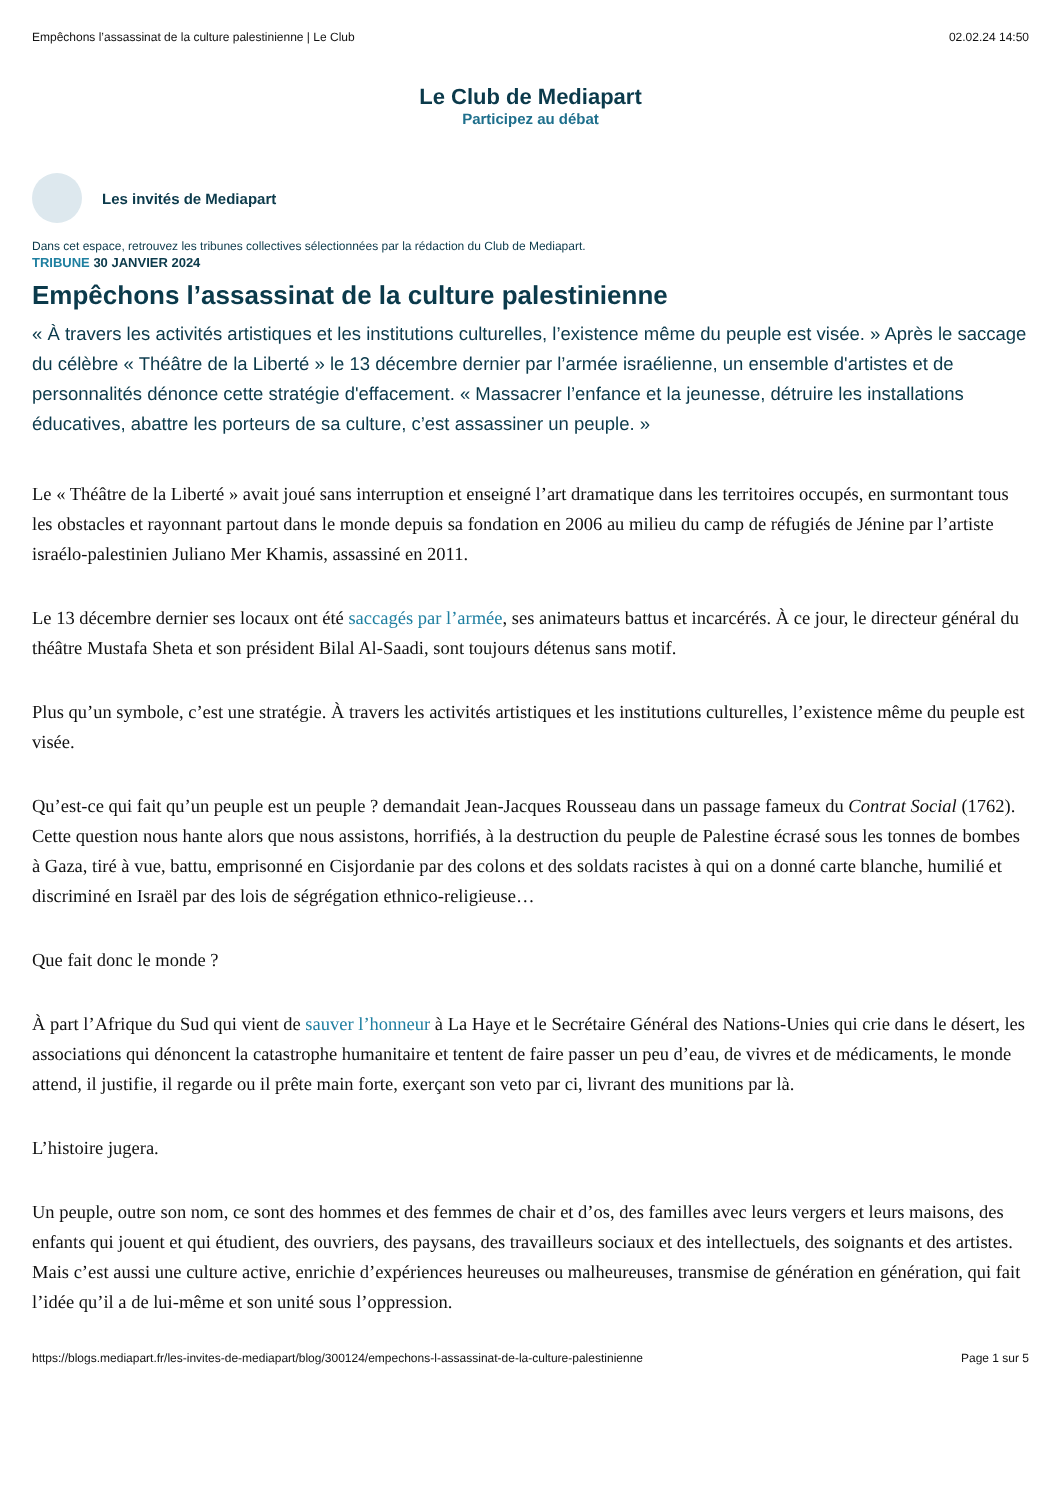Empêchons l’assassinat de la culture palestinienne | Le Club 02.02.24 14:50
Le Club de Mediapart
Participez au débat
Les invités de Mediapart
Dans cet espace, retrouvez les tribunes collectives sélectionnées par la rédaction du Club de Mediapart.
TRIBUNE 30 JANVIER 2024
Empêchons l’assassinat de la culture palestinienne
« À travers les activités artistiques et les institutions culturelles, l’existence même du peuple est visée. » Après le saccage du célèbre « Théâtre de la Liberté » le 13 décembre dernier par l’armée israélienne, un ensemble d'artistes et de personnalités dénonce cette stratégie d'effacement. « Massacrer l’enfance et la jeunesse, détruire les installations éducatives, abattre les porteurs de sa culture, c’est assassiner un peuple. »
Le « Théâtre de la Liberté » avait joué sans interruption et enseigné l’art dramatique dans les territoires occupés, en surmontant tous les obstacles et rayonnant partout dans le monde depuis sa fondation en 2006 au milieu du camp de réfugiés de Jénine par l’artiste israélo-palestinien Juliano Mer Khamis, assassiné en 2011.
Le 13 décembre dernier ses locaux ont été saccagés par l’armée, ses animateurs battus et incarcérés. À ce jour, le directeur général du théâtre Mustafa Sheta et son président Bilal Al-Saadi, sont toujours détenus sans motif.
Plus qu’un symbole, c’est une stratégie. À travers les activités artistiques et les institutions culturelles, l’existence même du peuple est visée.
Qu’est-ce qui fait qu’un peuple est un peuple ? demandait Jean-Jacques Rousseau dans un passage fameux du Contrat Social (1762). Cette question nous hante alors que nous assistons, horrifiés, à la destruction du peuple de Palestine écrasé sous les tonnes de bombes à Gaza, tiré à vue, battu, emprisonné en Cisjordanie par des colons et des soldats racistes à qui on a donné carte blanche, humilié et discriminé en Israël par des lois de ségrégation ethnico-religieuse…
Que fait donc le monde ?
À part l’Afrique du Sud qui vient de sauver l’honneur à La Haye et le Secrétaire Général des Nations-Unies qui crie dans le désert, les associations qui dénoncent la catastrophe humanitaire et tentent de faire passer un peu d’eau, de vivres et de médicaments, le monde attend, il justifie, il regarde ou il prête main forte, exerçant son veto par ci, livrant des munitions par là.
L’histoire jugera.
Un peuple, outre son nom, ce sont des hommes et des femmes de chair et d’os, des familles avec leurs vergers et leurs maisons, des enfants qui jouent et qui étudient, des ouvriers, des paysans, des travailleurs sociaux et des intellectuels, des soignants et des artistes. Mais c’est aussi une culture active, enrichie d’expériences heureuses ou malheureuses, transmise de génération en génération, qui fait l’idée qu’il a de lui-même et son unité sous l’oppression.
https://blogs.mediapart.fr/les-invites-de-mediapart/blog/300124/empechons-l-assassinat-de-la-culture-palestinienne Page 1 sur 5